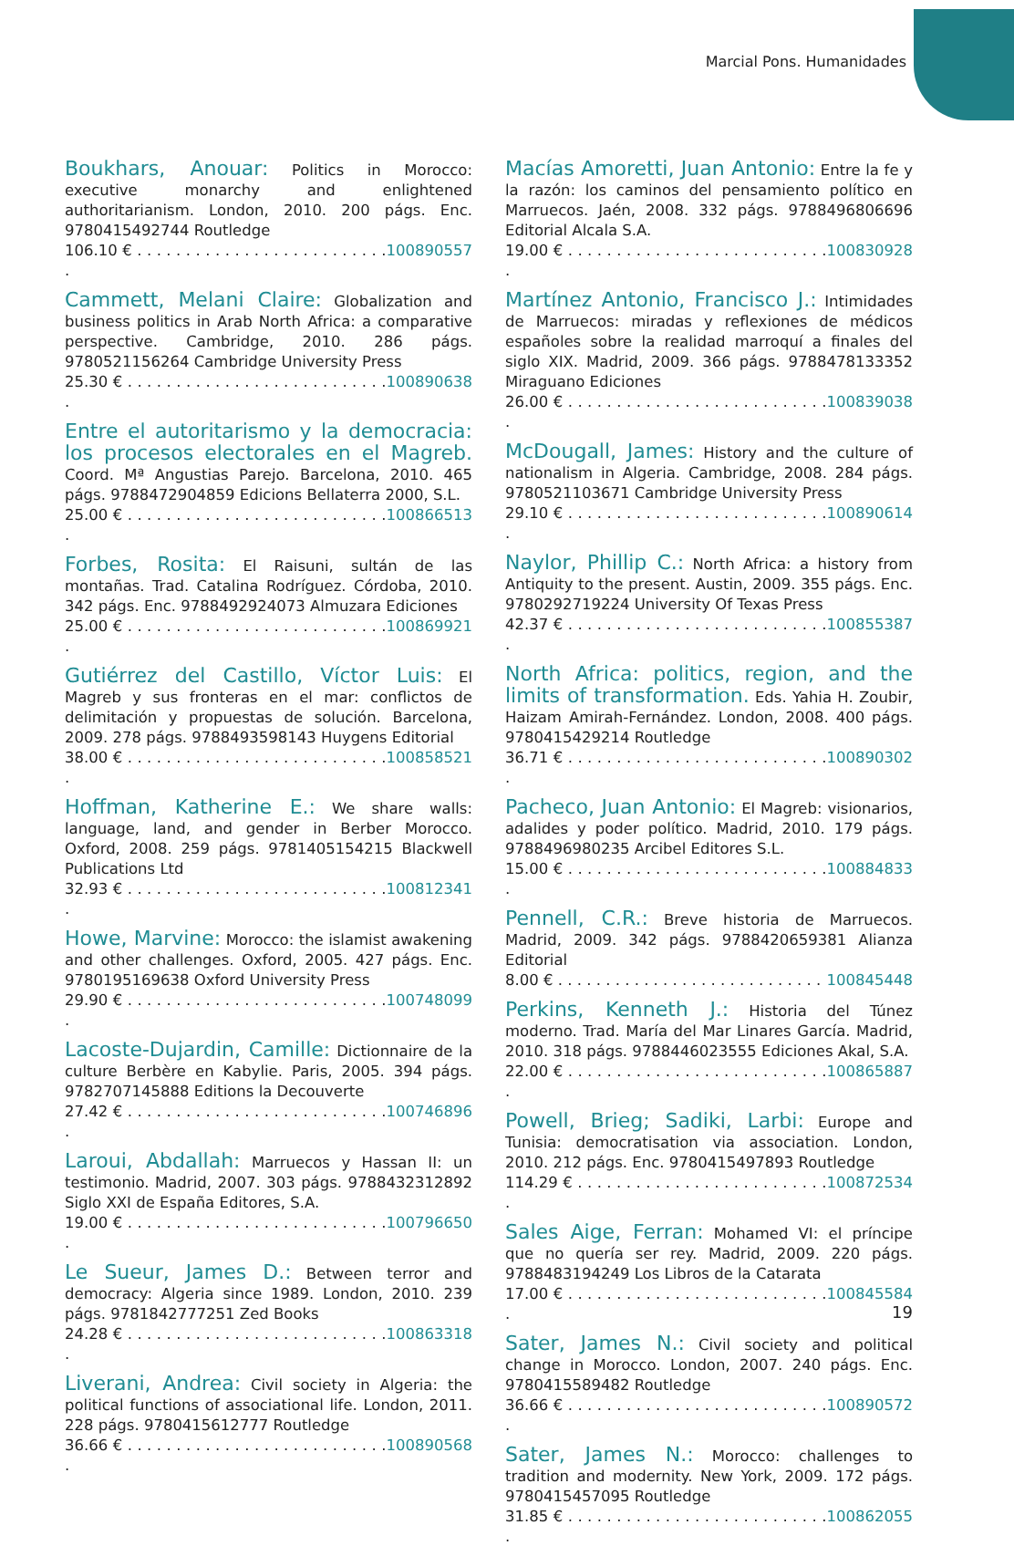Marcial Pons. Humanidades
Boukhars, Anouar: Politics in Morocco: executive monarchy and enlightened authoritarianism. London, 2010. 200 págs. Enc. 9780415492744 Routledge
106.10 € . . . . . . . . . . . . . . . . . . . . . . . . . . . 100890557
Cammett, Melani Claire: Globalization and business politics in Arab North Africa: a comparative perspective. Cambridge, 2010. 286 págs. 9780521156264 Cambridge University Press
25.30 € . . . . . . . . . . . . . . . . . . . . . . . . . . . . 100890638
Entre el autoritarismo y la democracia: los procesos electorales en el Magreb. Coord. Mª Angustias Parejo. Barcelona, 2010. 465 págs. 9788472904859 Edicions Bellaterra 2000, S.L.
25.00 € . . . . . . . . . . . . . . . . . . . . . . . . . . . . 100866513
Forbes, Rosita: El Raisuni, sultán de las montañas. Trad. Catalina Rodríguez. Córdoba, 2010. 342 págs. Enc. 9788492924073 Almuzara Ediciones
25.00 € . . . . . . . . . . . . . . . . . . . . . . . . . . . . 100869921
Gutiérrez del Castillo, Víctor Luis: El Magreb y sus fronteras en el mar: conflictos de delimitación y propuestas de solución. Barcelona, 2009. 278 págs. 9788493598143 Huygens Editorial
38.00 € . . . . . . . . . . . . . . . . . . . . . . . . . . . . 100858521
Hoffman, Katherine E.: We share walls: language, land, and gender in Berber Morocco. Oxford, 2008. 259 págs. 9781405154215 Blackwell Publications Ltd
32.93 € . . . . . . . . . . . . . . . . . . . . . . . . . . . . 100812341
Howe, Marvine: Morocco: the islamist awakening and other challenges. Oxford, 2005. 427 págs. Enc. 9780195169638 Oxford University Press
29.90 € . . . . . . . . . . . . . . . . . . . . . . . . . . . . 100748099
Lacoste-Dujardin, Camille: Dictionnaire de la culture Berbère en Kabylie. Paris, 2005. 394 págs. 9782707145888 Editions la Decouverte
27.42 € . . . . . . . . . . . . . . . . . . . . . . . . . . . . 100746896
Laroui, Abdallah: Marruecos y Hassan II: un testimonio. Madrid, 2007. 303 págs. 9788432312892 Siglo XXI de España Editores, S.A.
19.00 € . . . . . . . . . . . . . . . . . . . . . . . . . . . . 100796650
Le Sueur, James D.: Between terror and democracy: Algeria since 1989. London, 2010. 239 págs. 9781842777251 Zed Books
24.28 € . . . . . . . . . . . . . . . . . . . . . . . . . . . . 100863318
Liverani, Andrea: Civil society in Algeria: the political functions of associational life. London, 2011. 228 págs. 9780415612777 Routledge
36.66 € . . . . . . . . . . . . . . . . . . . . . . . . . . . . 100890568
Macías Amoretti, Juan Antonio: Entre la fe y la razón: los caminos del pensamiento político en Marruecos. Jaén, 2008. 332 págs. 9788496806696 Editorial Alcala S.A.
19.00 € . . . . . . . . . . . . . . . . . . . . . . . . . . . . 100830928
Martínez Antonio, Francisco J.: Intimidades de Marruecos: miradas y reflexiones de médicos españoles sobre la realidad marroquí a finales del siglo XIX. Madrid, 2009. 366 págs. 9788478133352 Miraguano Ediciones
26.00 € . . . . . . . . . . . . . . . . . . . . . . . . . . . . 100839038
McDougall, James: History and the culture of nationalism in Algeria. Cambridge, 2008. 284 págs. 9780521103671 Cambridge University Press
29.10 € . . . . . . . . . . . . . . . . . . . . . . . . . . . . 100890614
Naylor, Phillip C.: North Africa: a history from Antiquity to the present. Austin, 2009. 355 págs. Enc. 9780292719224 University Of Texas Press
42.37 € . . . . . . . . . . . . . . . . . . . . . . . . . . . . 100855387
North Africa: politics, region, and the limits of transformation. Eds. Yahia H. Zoubir, Haizam Amirah-Fernández. London, 2008. 400 págs. 9780415429214 Routledge
36.71 € . . . . . . . . . . . . . . . . . . . . . . . . . . . . 100890302
Pacheco, Juan Antonio: El Magreb: visionarios, adalides y poder político. Madrid, 2010. 179 págs. 9788496980235 Arcibel Editores S.L.
15.00 € . . . . . . . . . . . . . . . . . . . . . . . . . . . . 100884833
Pennell, C.R.: Breve historia de Marruecos. Madrid, 2009. 342 págs. 9788420659381 Alianza Editorial
8.00 € . . . . . . . . . . . . . . . . . . . . . . . . . . . . 100845448
Perkins, Kenneth J.: Historia del Túnez moderno. Trad. María del Mar Linares García. Madrid, 2010. 318 págs. 9788446023555 Ediciones Akal, S.A.
22.00 € . . . . . . . . . . . . . . . . . . . . . . . . . . . . 100865887
Powell, Brieg; Sadiki, Larbi: Europe and Tunisia: democratisation via association. London, 2010. 212 págs. Enc. 9780415497893 Routledge
114.29 € . . . . . . . . . . . . . . . . . . . . . . . . . . . 100872534
Sales Aige, Ferran: Mohamed VI: el príncipe que no quería ser rey. Madrid, 2009. 220 págs. 9788483194249 Los Libros de la Catarata
17.00 € . . . . . . . . . . . . . . . . . . . . . . . . . . . . 100845584
Sater, James N.: Civil society and political change in Morocco. London, 2007. 240 págs. Enc. 9780415589482 Routledge
36.66 € . . . . . . . . . . . . . . . . . . . . . . . . . . . . 100890572
Sater, James N.: Morocco: challenges to tradition and modernity. New York, 2009. 172 págs. 9780415457095 Routledge
31.85 € . . . . . . . . . . . . . . . . . . . . . . . . . . . . 100862055
19